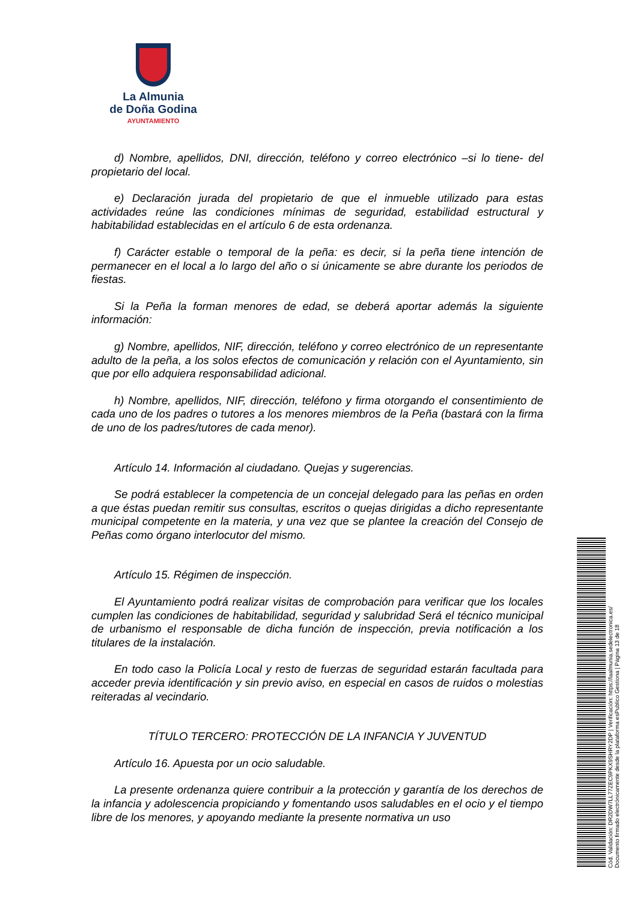La Almunia
de Doña Godina
AYUNTAMIENTO
d) Nombre, apellidos, DNI, dirección, teléfono y correo electrónico –si lo tiene- del propietario del local.
e) Declaración jurada del propietario de que el inmueble utilizado para estas actividades reúne las condiciones mínimas de seguridad, estabilidad estructural y habitabilidad establecidas en el artículo 6 de esta ordenanza.
f) Carácter estable o temporal de la peña: es decir, si la peña tiene intención de permanecer en el local a lo largo del año o si únicamente se abre durante los periodos de fiestas.
Si la Peña la forman menores de edad, se deberá aportar además la siguiente información:
g) Nombre, apellidos, NIF, dirección, teléfono y correo electrónico de un representante adulto de la peña, a los solos efectos de comunicación y relación con el Ayuntamiento, sin que por ello adquiera responsabilidad adicional.
h) Nombre, apellidos, NIF, dirección, teléfono y firma otorgando el consentimiento de cada uno de los padres o tutores a los menores miembros de la Peña (bastará con la firma de uno de los padres/tutores de cada menor).
Artículo 14. Información al ciudadano. Quejas y sugerencias.
Se podrá establecer la competencia de un concejal delegado para las peñas en orden a que éstas puedan remitir sus consultas, escritos o quejas dirigidas a dicho representante municipal competente en la materia, y una vez que se plantee la creación del Consejo de Peñas como órgano interlocutor del mismo.
Artículo 15. Régimen de inspección.
El Ayuntamiento podrá realizar visitas de comprobación para verificar que los locales cumplen las condiciones de habitabilidad, seguridad y salubridad Será el técnico municipal de urbanismo el responsable de dicha función de inspección, previa notificación a los titulares de la instalación.
En todo caso la Policía Local y resto de fuerzas de seguridad estarán facultada para acceder previa identificación y sin previo aviso, en especial en casos de ruidos o molestias reiteradas al vecindario.
TÍTULO TERCERO: PROTECCIÓN DE LA INFANCIA Y JUVENTUD
Artículo 16. Apuesta por un ocio saludable.
La presente ordenanza quiere contribuir a la protección y garantía de los derechos de la infancia y adolescencia propiciando y fomentando usos saludables en el ocio y el tiempo libre de los menores, y apoyando mediante la presente normativa un uso
Cód. Validación: DR2DW7LL77ZEC9PKX9SHRY2DP | Verificación: https://laalmunia.sedelectronica.es/
Documento firmado electrónicamente desde la plataforma esPublico Gestiona | Página 13 de 18